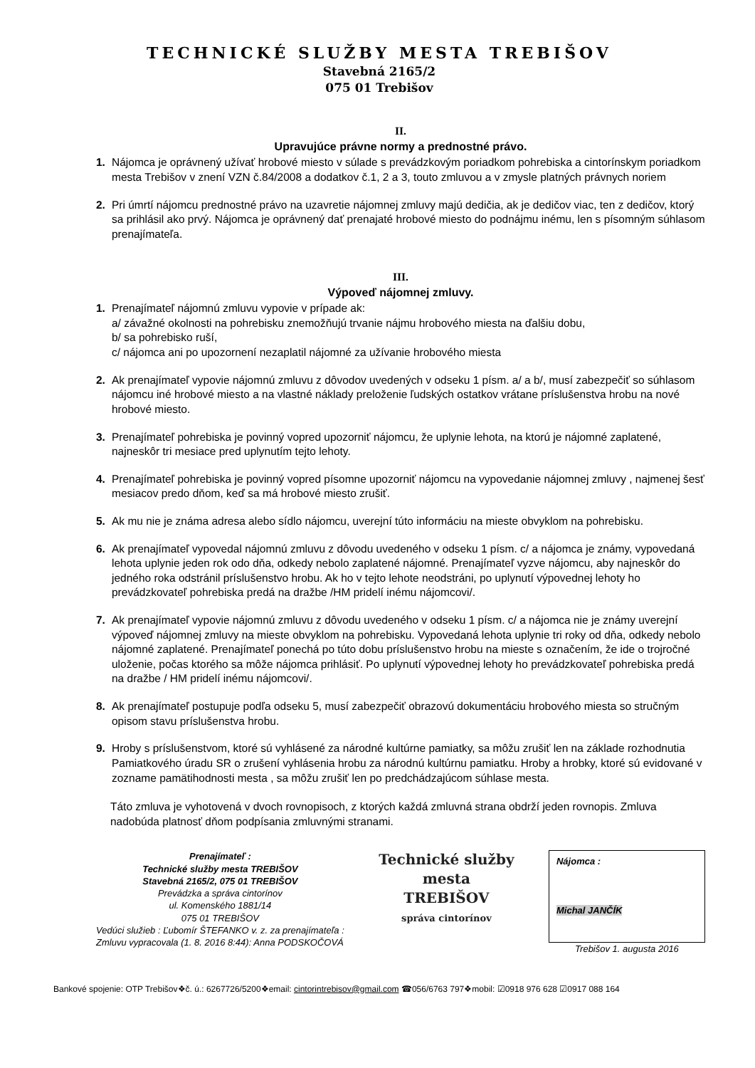TECHNICKÉ SLUŽBY MESTA TREBIŠOV
Stavebná 2165/2
075 01 Trebišov
II.
Upravujúce právne normy a prednostné právo.
1. Nájomca je oprávnený užívať hrobové miesto v súlade s prevádzkovým poriadkom pohrebiska a cintorínskym poriadkom mesta Trebišov v znení VZN č.84/2008 a dodatkov č.1, 2 a 3, touto zmluvou a v zmysle platných právnych noriem
2. Pri úmrtí nájomcu prednostné právo na uzavretie nájomnej zmluvy majú dedičia, ak je dedičov viac, ten z dedičov, ktorý sa prihlásil ako prvý. Nájomca je oprávnený dať prenajaté hrobové miesto do podnájmu inému, len s písomným súhlasom prenajímateľa.
III.
Výpoveď nájomnej zmluvy.
1. Prenajímateľ nájomnú zmluvu vypovie v prípade ak:
a/ závažné okolnosti na pohrebisku znemožňujú trvanie nájmu hrobového miesta na ďalšiu dobu,
b/ sa pohrebisko ruší,
c/ nájomca ani po upozornení nezaplatil nájomné za užívanie hrobového miesta
2. Ak prenajímateľ vypovie nájomnú zmluvu z dôvodov uvedených v odseku 1 písm. a/ a b/, musí zabezpečiť so súhlasom nájomcu iné hrobové miesto a na vlastné náklady preloženie ľudských ostatkov vrátane príslušenstva hrobu na nové hrobové miesto.
3. Prenajímateľ pohrebiska je povinný vopred upozorniť nájomcu, že uplynie lehota, na ktorú je nájomné zaplatené, najneskôr tri mesiace pred uplynutím tejto lehoty.
4. Prenajímateľ pohrebiska je povinný vopred písomne upozorniť nájomcu na vypovedanie nájomnej zmluvy , najmenej šesť mesiacov predo dňom, keď sa má hrobové miesto zrušiť.
5. Ak mu nie je známa adresa alebo sídlo nájomcu, uverejní túto informáciu na mieste obvyklom na pohrebisku.
6. Ak prenajímateľ vypovedal nájomnú zmluvu z dôvodu uvedeného v odseku 1 písm. c/ a nájomca je známy, vypovedaná lehota uplynie jeden rok odo dňa, odkedy nebolo zaplatené nájomné. Prenajímateľ vyzve nájomcu, aby najneskôr do jedného roka odstránil príslušenstvo hrobu. Ak ho v tejto lehote neodstráni, po uplynutí výpovednej lehoty ho prevádzkovateľ pohrebiska predá na dražbe /HM pridelí inému nájomcovi/.
7. Ak prenajímateľ vypovie nájomnú zmluvu z dôvodu uvedeného v odseku 1 písm. c/ a nájomca nie je známy uverejní výpoveď nájomnej zmluvy na mieste obvyklom na pohrebisku. Vypovedaná lehota uplynie tri roky od dňa, odkedy nebolo nájomné zaplatené. Prenajímateľ ponechá po túto dobu príslušenstvo hrobu na mieste s označením, že ide o trojročné uloženie, počas ktorého sa môže nájomca prihlásiť. Po uplynutí výpovednej lehoty ho prevádzkovateľ pohrebiska predá na dražbe / HM pridelí inému nájomcovi/.
8. Ak prenajímateľ postupuje podľa odseku 5, musí zabezpečiť obrazovú dokumentáciu hrobového miesta so stručným opisom stavu príslušenstva hrobu.
9. Hroby s príslušenstvom, ktoré sú vyhlásené za národné kultúrne pamiatky, sa môžu zrušiť len na základe rozhodnutia Pamiatkového úradu SR o zrušení vyhlásenia hrobu za národnú kultúrnu pamiatku. Hroby a hrobky, ktoré sú evidované v zozname pamätihodnosti mesta , sa môžu zrušiť len po predchádzajúcom súhlase mesta.
Táto zmluva je vyhotovená v dvoch rovnopisoch, z ktorých každá zmluvná strana obdrží jeden rovnopis. Zmluva nadobúda platnosť dňom podpísania zmluvnými stranami.
Prenajímateľ :
Technické služby mesta TREBIŠOV
Stavebná 2165/2, 075 01 TREBIŠOV
Prevádzka a správa cintorínov
ul. Komenského 1881/14
075 01 TREBIŠOV
Vedúci služieb : Ľubomír ŠTEFANKO v. z. za prenajímateľa :
Zmluvu vypracovala (1. 8. 2016 8:44): Anna PODSKOČOVÁ
Technické služby
mesta
TREBIŠOV
správa cintorínov
Nájomca :
Michal JANČÍK
Trebišov 1. augusta 2016
Bankové spojenie: OTP Trebišov❖č. ú.: 6267726/5200❖email: cintorintrebisov@gmail.com ☎056/6763 797❖mobil: ☑0918 976 628 ☑0917 088 164